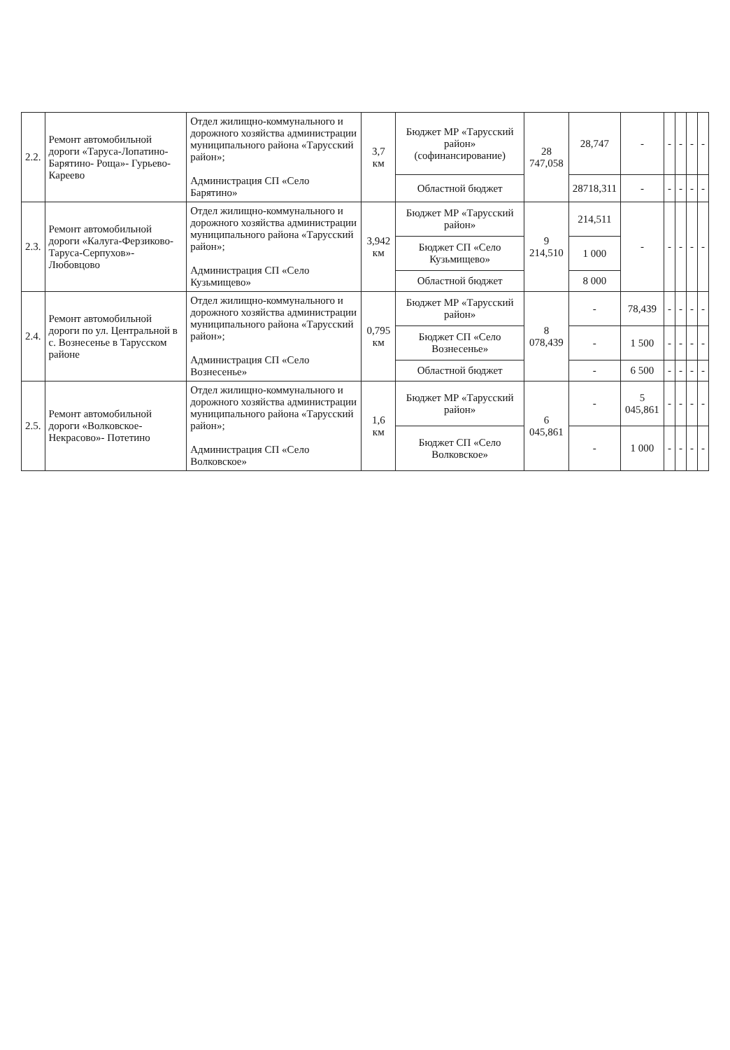| 2.2. | Ремонт автомобильной дороги «Таруса-Лопатино-Барятино- Роща»- Гурьево- Кареево | Отдел жилищно-коммунального и дорожного хозяйства администрации муниципального района «Тарусский район»; Администрация СП «Село Барятино» | 3,7 км | Бюджет МР «Тарусский район» (софинансирование) | 28 747,058 | 28,747 | - | - | - | - | - |
| | | | | Областной бюджет | | 28718,311 | - | - | - | - | - |
| 2.3. | Ремонт автомобильной дороги «Калуга-Ферзиково- Таруса-Серпухов»- Любовцово | Отдел жилищно-коммунального и дорожного хозяйства администрации муниципального района «Тарусский район»; Администрация СП «Село Кузьмищево» | 3,942 км | Бюджет МР «Тарусский район» | 9 214,510 | 214,511 | - | - | - | - | - |
| | | | | Бюджет СП «Село Кузьмищево» | | 1 000 | | | | | |
| | | | | Областной бюджет | | 8 000 | | | | | |
| 2.4. | Ремонт автомобильной дороги по ул. Центральной в с. Вознесенье в Тарусском районе | Отдел жилищно-коммунального и дорожного хозяйства администрации муниципального района «Тарусский район»; Администрация СП «Село Вознесенье» | 0,795 км | Бюджет МР «Тарусский район» | 8 078,439 | - | 78,439 | - | - | - | - |
| | | | | Бюджет СП «Село Вознесенье» | | - | 1 500 | - | - | - | - |
| | | | | Областной бюджет | | - | 6 500 | - | - | - | - |
| 2.5. | Ремонт автомобильной дороги «Волковское-Некрасово»- Потетино | Отдел жилищно-коммунального и дорожного хозяйства администрации муниципального района «Тарусский район»; Администрация СП «Село Волковское» | 1,6 км | Бюджет МР «Тарусский район» | 6 045,861 | - | 5 045,861 | - | - | - | - |
| | | | | Бюджет СП «Село Волковское» | | - | 1 000 | - | - | - | - |